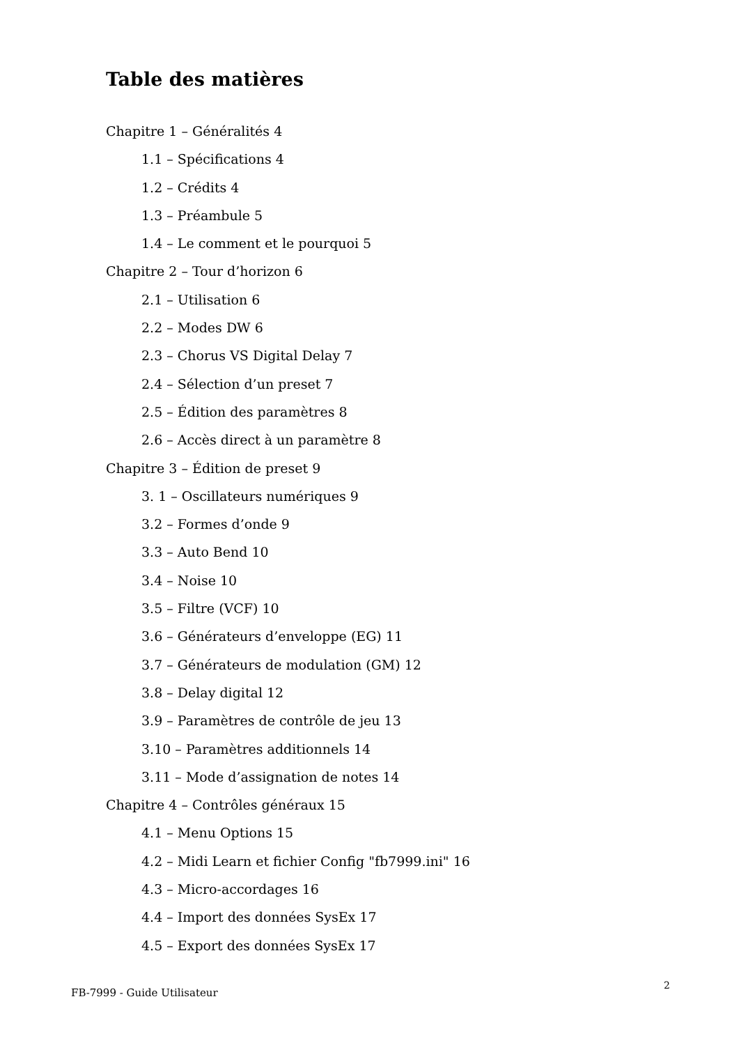Table des matières
Chapitre 1 – Généralités 4
1.1 – Spécifications 4
1.2 – Crédits 4
1.3 – Préambule 5
1.4 – Le comment et le pourquoi 5
Chapitre 2 – Tour d’horizon 6
2.1 – Utilisation 6
2.2 – Modes DW 6
2.3 – Chorus VS Digital Delay 7
2.4 – Sélection d’un preset 7
2.5 – Édition des paramètres 8
2.6 – Accès direct à un paramètre 8
Chapitre 3 – Édition de preset 9
3. 1 – Oscillateurs numériques 9
3.2 – Formes d’onde 9
3.3 – Auto Bend 10
3.4 – Noise 10
3.5 – Filtre (VCF) 10
3.6 – Générateurs d’enveloppe (EG) 11
3.7 – Générateurs de modulation (GM) 12
3.8 – Delay digital 12
3.9 – Paramètres de contrôle de jeu 13
3.10 – Paramètres additionnels 14
3.11 – Mode d’assignation de notes 14
Chapitre 4 – Contrôles généraux 15
4.1 – Menu Options 15
4.2 – Midi Learn et fichier Config "fb7999.ini" 16
4.3 – Micro-accordages 16
4.4 – Import des données SysEx 17
4.5 – Export des données SysEx 17
FB-7999 - Guide Utilisateur 2